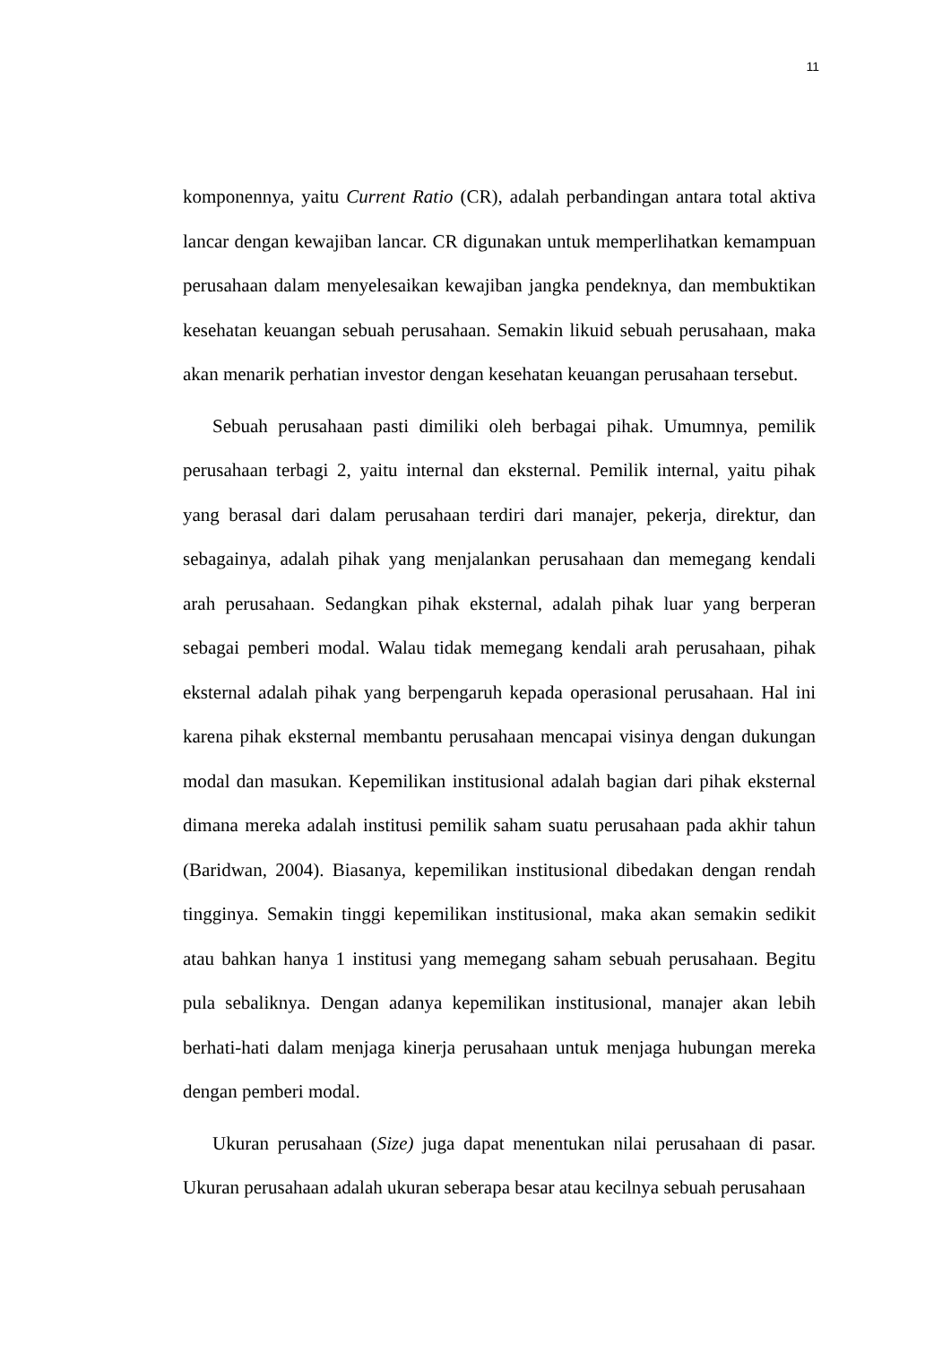11
komponennya, yaitu Current Ratio (CR), adalah perbandingan antara total aktiva lancar dengan kewajiban lancar. CR digunakan untuk memperlihatkan kemampuan perusahaan dalam menyelesaikan kewajiban jangka pendeknya, dan membuktikan kesehatan keuangan sebuah perusahaan. Semakin likuid sebuah perusahaan, maka akan menarik perhatian investor dengan kesehatan keuangan perusahaan tersebut.
Sebuah perusahaan pasti dimiliki oleh berbagai pihak. Umumnya, pemilik perusahaan terbagi 2, yaitu internal dan eksternal. Pemilik internal, yaitu pihak yang berasal dari dalam perusahaan terdiri dari manajer, pekerja, direktur, dan sebagainya, adalah pihak yang menjalankan perusahaan dan memegang kendali arah perusahaan. Sedangkan pihak eksternal, adalah pihak luar yang berperan sebagai pemberi modal. Walau tidak memegang kendali arah perusahaan, pihak eksternal adalah pihak yang berpengaruh kepada operasional perusahaan. Hal ini karena pihak eksternal membantu perusahaan mencapai visinya dengan dukungan modal dan masukan. Kepemilikan institusional adalah bagian dari pihak eksternal dimana mereka adalah institusi pemilik saham suatu perusahaan pada akhir tahun (Baridwan, 2004). Biasanya, kepemilikan institusional dibedakan dengan rendah tingginya. Semakin tinggi kepemilikan institusional, maka akan semakin sedikit atau bahkan hanya 1 institusi yang memegang saham sebuah perusahaan. Begitu pula sebaliknya. Dengan adanya kepemilikan institusional, manajer akan lebih berhati-hati dalam menjaga kinerja perusahaan untuk menjaga hubungan mereka dengan pemberi modal.
Ukuran perusahaan (Size) juga dapat menentukan nilai perusahaan di pasar. Ukuran perusahaan adalah ukuran seberapa besar atau kecilnya sebuah perusahaan